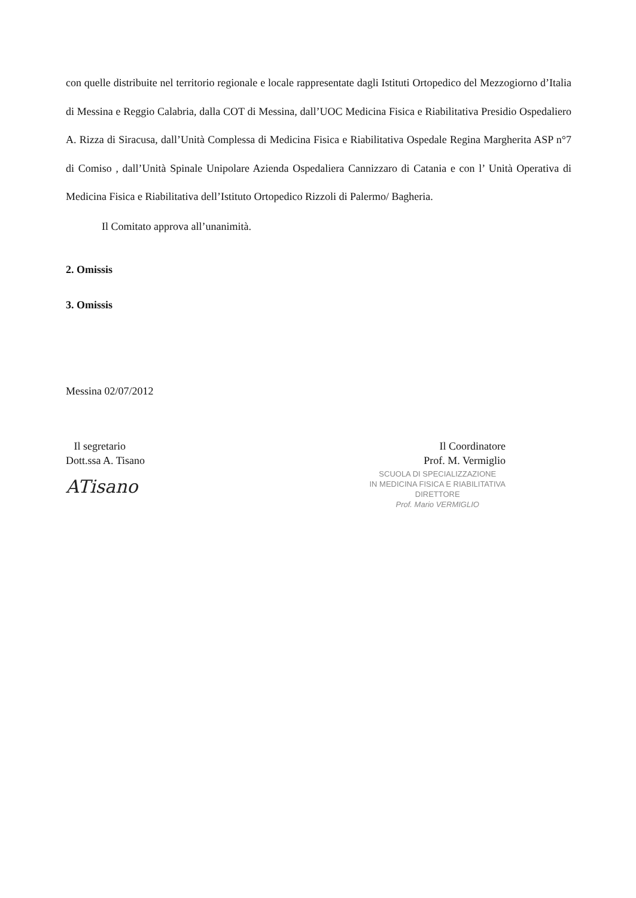con quelle distribuite nel territorio regionale e locale rappresentate dagli Istituti Ortopedico del Mezzogiorno d’Italia di Messina e Reggio Calabria, dalla COT di Messina, dall’UOC Medicina Fisica e Riabilitativa Presidio Ospedaliero A. Rizza di Siracusa, dall’Unità Complessa di Medicina Fisica e Riabilitativa Ospedale Regina Margherita ASP n°7 di Comiso , dall’Unità Spinale Unipolare Azienda Ospedaliera Cannizzaro di Catania e con l’ Unità Operativa di Medicina Fisica e Riabilitativa dell’Istituto Ortopedico Rizzoli di Palermo/ Bagheria.
Il Comitato approva all’unanimità.
2. Omissis
3. Omissis
Messina 02/07/2012
Il segretario
Dott.ssa A. Tisano
ATisano
Il Coordinatore
Prof. M. Vermiglio
SCUOLA DI SPECIALIZZAZIONE
IN MEDICINA FISICA E RIABILITATIVA
DIRETTORE
Prof. Mario VERMIGLIO